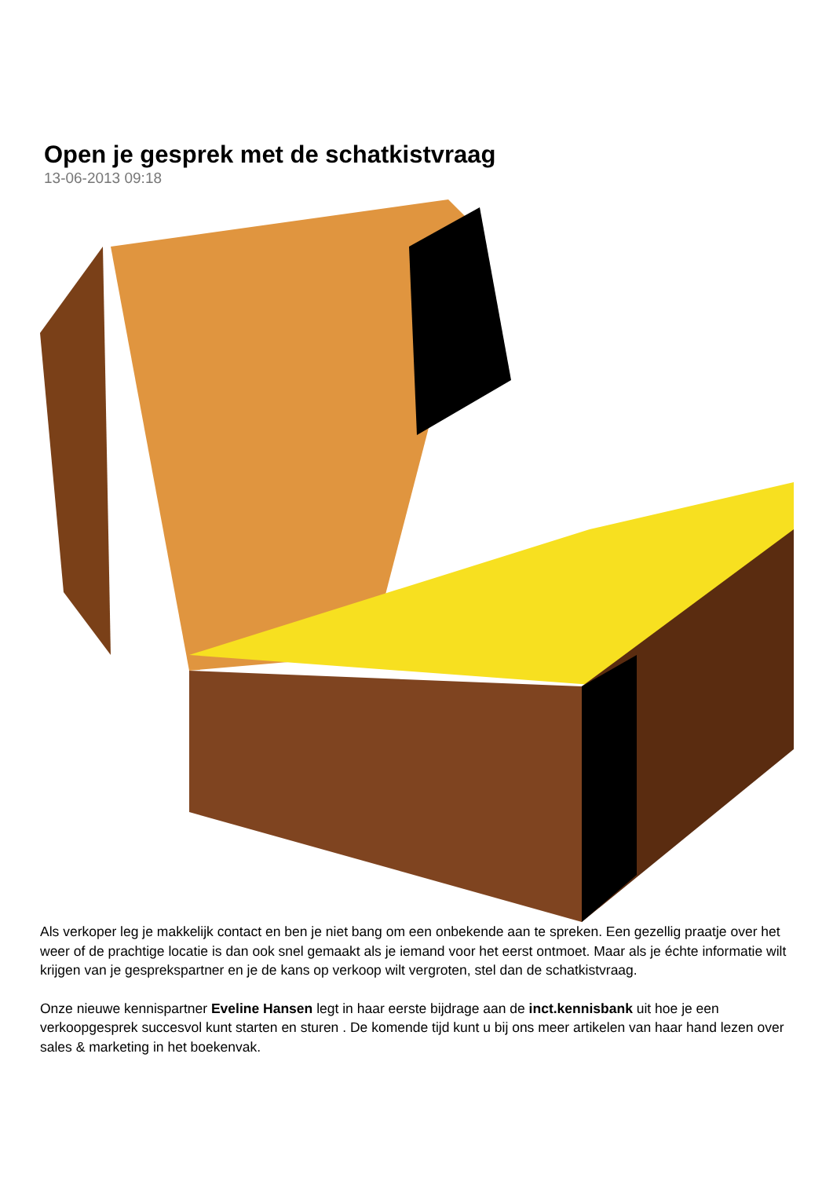Open je gesprek met de schatkistvraag
13-06-2013 09:18
Als verkoper leg je makkelijk contact en ben je niet bang om een onbekende aan te spreken. Een gezellig praatje over het weer of de prachtige locatie is dan ook snel gemaakt als je iemand voor het eerst ontmoet. Maar als je échte informatie wilt krijgen van je gesprekspartner en je de kans op verkoop wilt vergroten, stel dan de schatkistvraag.
Onze nieuwe kennispartner Eveline Hansen legt in haar eerste bijdrage aan de inct.kennisbank uit hoe je een verkoopgesprek succesvol kunt starten en sturen . De komende tijd kunt u bij ons meer artikelen van haar hand lezen over sales & marketing in het boekenvak.